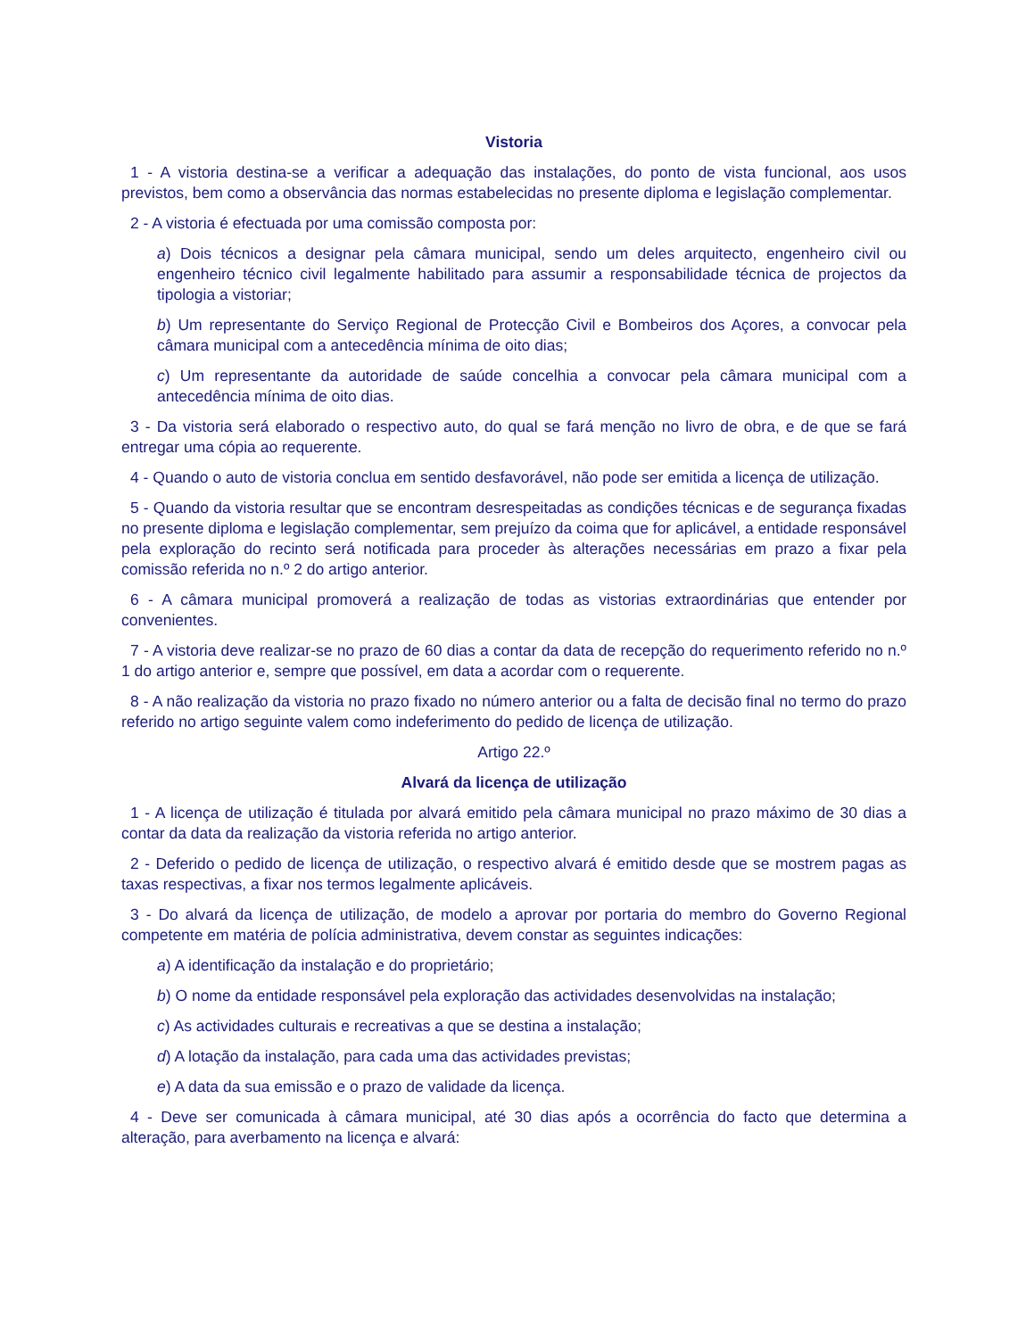Vistoria
1 - A vistoria destina-se a verificar a adequação das instalações, do ponto de vista funcional, aos usos previstos, bem como a observância das normas estabelecidas no presente diploma e legislação complementar.
2 - A vistoria é efectuada por uma comissão composta por:
a) Dois técnicos a designar pela câmara municipal, sendo um deles arquitecto, engenheiro civil ou engenheiro técnico civil legalmente habilitado para assumir a responsabilidade técnica de projectos da tipologia a vistoriar;
b) Um representante do Serviço Regional de Protecção Civil e Bombeiros dos Açores, a convocar pela câmara municipal com a antecedência mínima de oito dias;
c) Um representante da autoridade de saúde concelhia a convocar pela câmara municipal com a antecedência mínima de oito dias.
3 - Da vistoria será elaborado o respectivo auto, do qual se fará menção no livro de obra, e de que se fará entregar uma cópia ao requerente.
4 - Quando o auto de vistoria conclua em sentido desfavorável, não pode ser emitida a licença de utilização.
5 - Quando da vistoria resultar que se encontram desrespeitadas as condições técnicas e de segurança fixadas no presente diploma e legislação complementar, sem prejuízo da coima que for aplicável, a entidade responsável pela exploração do recinto será notificada para proceder às alterações necessárias em prazo a fixar pela comissão referida no n.º 2 do artigo anterior.
6 - A câmara municipal promoverá a realização de todas as vistorias extraordinárias que entender por convenientes.
7 - A vistoria deve realizar-se no prazo de 60 dias a contar da data de recepção do requerimento referido no n.º 1 do artigo anterior e, sempre que possível, em data a acordar com o requerente.
8 - A não realização da vistoria no prazo fixado no número anterior ou a falta de decisão final no termo do prazo referido no artigo seguinte valem como indeferimento do pedido de licença de utilização.
Artigo 22.º
Alvará da licença de utilização
1 - A licença de utilização é titulada por alvará emitido pela câmara municipal no prazo máximo de 30 dias a contar da data da realização da vistoria referida no artigo anterior.
2 - Deferido o pedido de licença de utilização, o respectivo alvará é emitido desde que se mostrem pagas as taxas respectivas, a fixar nos termos legalmente aplicáveis.
3 - Do alvará da licença de utilização, de modelo a aprovar por portaria do membro do Governo Regional competente em matéria de polícia administrativa, devem constar as seguintes indicações:
a) A identificação da instalação e do proprietário;
b) O nome da entidade responsável pela exploração das actividades desenvolvidas na instalação;
c) As actividades culturais e recreativas a que se destina a instalação;
d) A lotação da instalação, para cada uma das actividades previstas;
e) A data da sua emissão e o prazo de validade da licença.
4 - Deve ser comunicada à câmara municipal, até 30 dias após a ocorrência do facto que determina a alteração, para averbamento na licença e alvará: